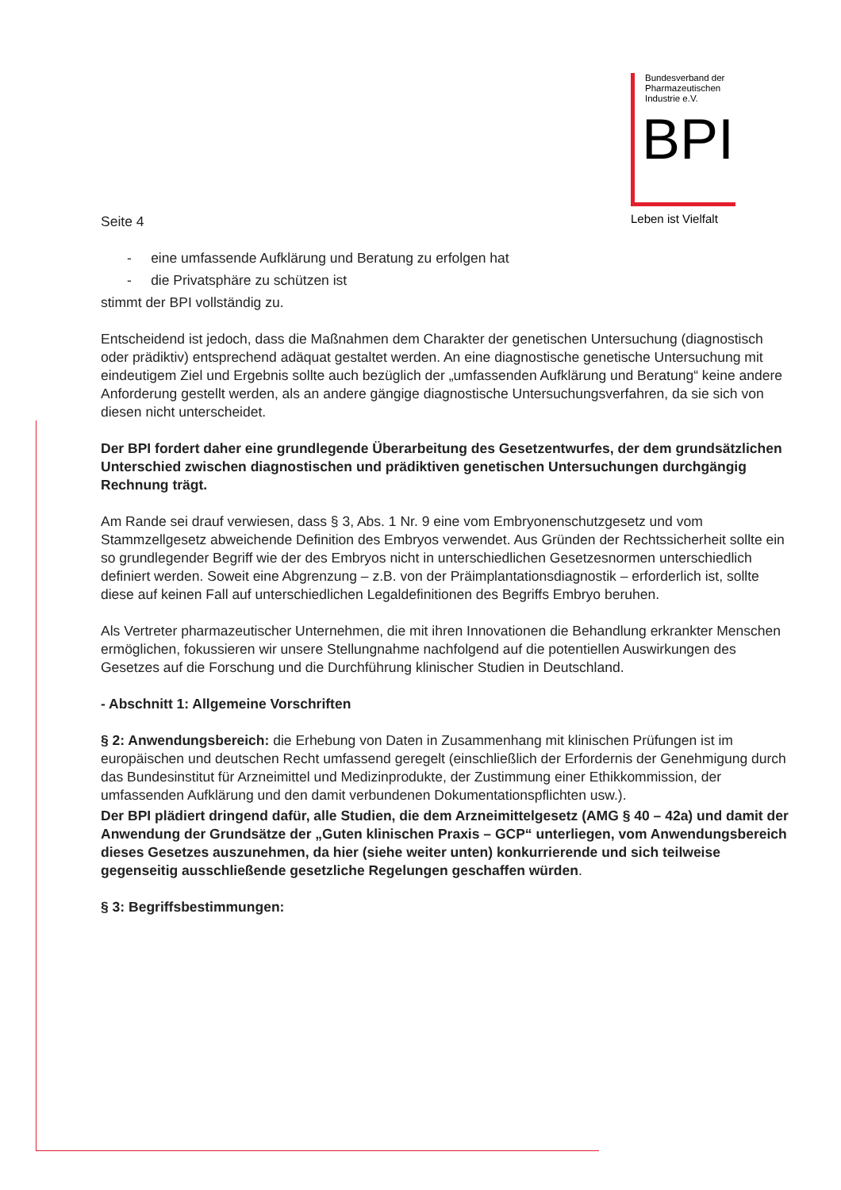Bundesverband der
Pharmazeutischen
Industrie e.V.
BPI
Leben ist Vielfalt
Seite 4
- eine umfassende Aufklärung und Beratung zu erfolgen hat
- die Privatsphäre zu schützen ist
stimmt der BPI vollständig zu.
Entscheidend ist jedoch, dass die Maßnahmen dem Charakter der genetischen Untersuchung (diagnostisch oder prädiktiv) entsprechend adäquat gestaltet werden. An eine diagnostische genetische Untersuchung mit eindeutigem Ziel und Ergebnis sollte auch bezüglich der „umfassenden Aufklärung und Beratung“ keine andere Anforderung gestellt werden, als an andere gängige diagnostische Untersuchungsverfahren, da sie sich von diesen nicht unterscheidet.
Der BPI fordert daher eine grundlegende Überarbeitung des Gesetzentwurfes, der dem grundsätzlichen Unterschied zwischen diagnostischen und prädiktiven genetischen Untersuchungen durchgängig Rechnung trägt.
Am Rande sei drauf verwiesen, dass § 3, Abs. 1 Nr. 9 eine vom Embryonenschutzgesetz und vom Stammzellgesetz abweichende Definition des Embryos verwendet. Aus Gründen der Rechtssicherheit sollte ein so grundlegender Begriff wie der des Embryos nicht in unterschiedlichen Gesetzesnormen unterschiedlich definiert werden. Soweit eine Abgrenzung – z.B. von der Präimplantationsdiagnostik – erforderlich ist, sollte diese auf keinen Fall auf unterschiedlichen Legaldefinitionen des Begriffs Embryo beruhen.
Als Vertreter pharmazeutischer Unternehmen, die mit ihren Innovationen die Behandlung erkrankter Menschen ermöglichen, fokussieren wir unsere Stellungnahme nachfolgend auf die potentiellen Auswirkungen des Gesetzes auf die Forschung und die Durchführung klinischer Studien in Deutschland.
- Abschnitt 1: Allgemeine Vorschriften
§ 2: Anwendungsbereich: die Erhebung von Daten in Zusammenhang mit klinischen Prüfungen ist im europäischen und deutschen Recht umfassend geregelt (einschließlich der Erfordernis der Genehmigung durch das Bundesinstitut für Arzneimittel und Medizinprodukte, der Zustimmung einer Ethikkommission, der umfassenden Aufklärung und den damit verbundenen Dokumentationspflichten usw.).
Der BPI plädiert dringend dafür, alle Studien, die dem Arzneimittelgesetz (AMG § 40 – 42a) und damit der Anwendung der Grundsätze der „Guten klinischen Praxis – GCP“ unterliegen, vom Anwendungsbereich dieses Gesetzes auszunehmen, da hier (siehe weiter unten) konkurrierende und sich teilweise gegenseitig ausschließende gesetzliche Regelungen geschaffen würden.
§ 3: Begriffsbestimmungen: